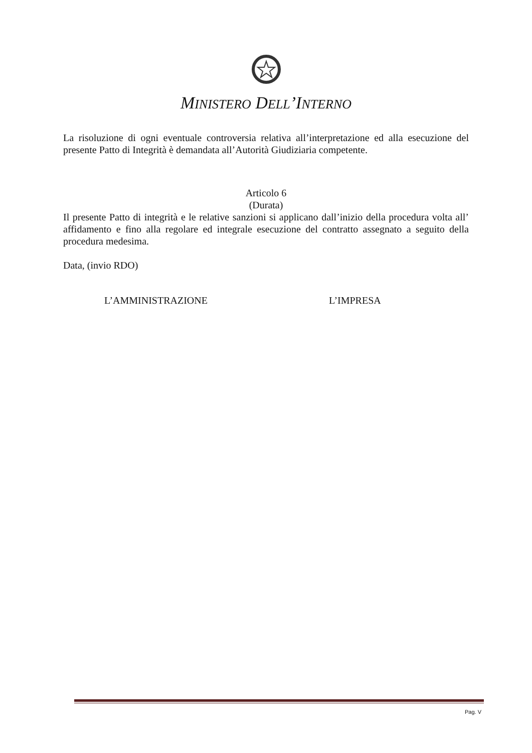MINISTERO DELL’INTERNO
La risoluzione di ogni eventuale controversia relativa all’interpretazione ed alla esecuzione del presente Patto di Integrità è demandata all’Autorità Giudiziaria competente.
Articolo 6
(Durata)
Il presente Patto di integrità e le relative sanzioni si applicano dall’inizio della procedura volta all’ affidamento e fino alla regolare ed integrale esecuzione del contratto assegnato a seguito della procedura medesima.
Data, (invio RDO)
L’AMMINISTRAZIONE L’IMPRESA
Pag. V